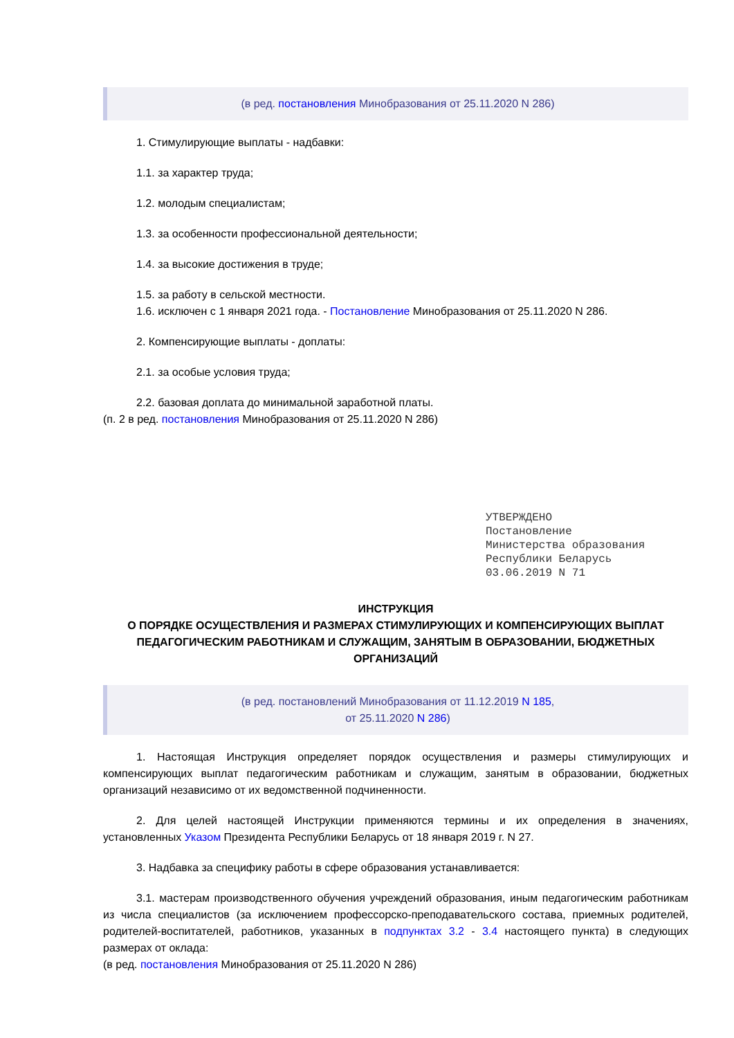(в ред. постановления Минобразования от 25.11.2020 N 286)
1. Стимулирующие выплаты - надбавки:
1.1. за характер труда;
1.2. молодым специалистам;
1.3. за особенности профессиональной деятельности;
1.4. за высокие достижения в труде;
1.5. за работу в сельской местности.
1.6. исключен с 1 января 2021 года. - Постановление Минобразования от 25.11.2020 N 286.
2. Компенсирующие выплаты - доплаты:
2.1. за особые условия труда;
2.2. базовая доплата до минимальной заработной платы.
(п. 2 в ред. постановления Минобразования от 25.11.2020 N 286)
УТВЕРЖДЕНО
Постановление
Министерства образования
Республики Беларусь
03.06.2019 N 71
ИНСТРУКЦИЯ
О ПОРЯДКЕ ОСУЩЕСТВЛЕНИЯ И РАЗМЕРАХ СТИМУЛИРУЮЩИХ И КОМПЕНСИРУЮЩИХ ВЫПЛАТ ПЕДАГОГИЧЕСКИМ РАБОТНИКАМ И СЛУЖАЩИМ, ЗАНЯТЫМ В ОБРАЗОВАНИИ, БЮДЖЕТНЫХ ОРГАНИЗАЦИЙ
(в ред. постановлений Минобразования от 11.12.2019 N 185,
от 25.11.2020 N 286)
1. Настоящая Инструкция определяет порядок осуществления и размеры стимулирующих и компенсирующих выплат педагогическим работникам и служащим, занятым в образовании, бюджетных организаций независимо от их ведомственной подчиненности.
2. Для целей настоящей Инструкции применяются термины и их определения в значениях, установленных Указом Президента Республики Беларусь от 18 января 2019 г. N 27.
3. Надбавка за специфику работы в сфере образования устанавливается:
3.1. мастерам производственного обучения учреждений образования, иным педагогическим работникам из числа специалистов (за исключением профессорско-преподавательского состава, приемных родителей, родителей-воспитателей, работников, указанных в подпунктах 3.2 - 3.4 настоящего пункта) в следующих размерах от оклада:
(в ред. постановления Минобразования от 25.11.2020 N 286)